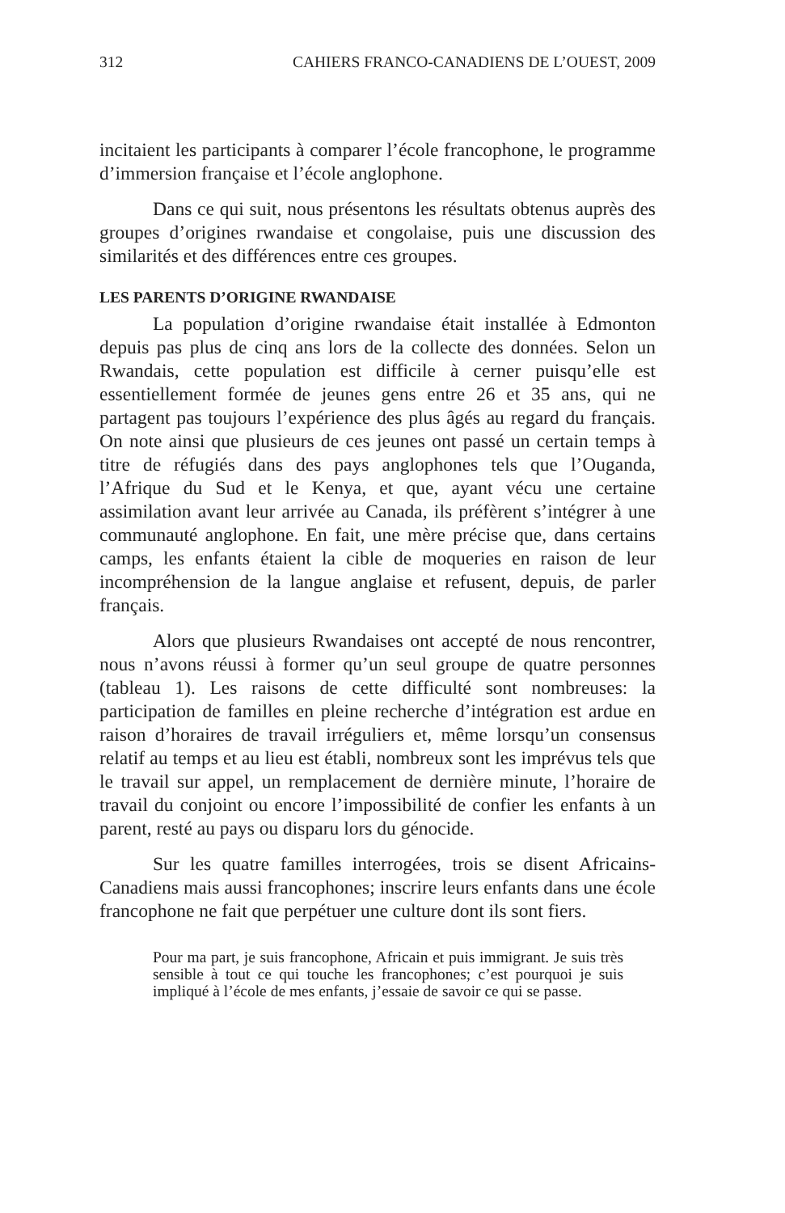312 CAHIERS FRANCO-CANADIENS DE L’OUEST, 2009
incitaient les participants à comparer l’école francophone, le programme d’immersion française et l’école anglophone.
Dans ce qui suit, nous présentons les résultats obtenus auprès des groupes d’origines rwandaise et congolaise, puis une discussion des similarités et des différences entre ces groupes.
LES PARENTS D’ORIGINE RWANDAISE
La population d’origine rwandaise était installée à Edmonton depuis pas plus de cinq ans lors de la collecte des données. Selon un Rwandais, cette population est difficile à cerner puisqu’elle est essentiellement formée de jeunes gens entre 26 et 35 ans, qui ne partagent pas toujours l’expérience des plus âgés au regard du français. On note ainsi que plusieurs de ces jeunes ont passé un certain temps à titre de réfugiés dans des pays anglophones tels que l’Ouganda, l’Afrique du Sud et le Kenya, et que, ayant vécu une certaine assimilation avant leur arrivée au Canada, ils préfèrent s’intégrer à une communauté anglophone. En fait, une mère précise que, dans certains camps, les enfants étaient la cible de moqueries en raison de leur incompréhension de la langue anglaise et refusent, depuis, de parler français.
Alors que plusieurs Rwandaises ont accepté de nous rencontrer, nous n’avons réussi à former qu’un seul groupe de quatre personnes (tableau 1). Les raisons de cette difficulté sont nombreuses: la participation de familles en pleine recherche d’intégration est ardue en raison d’horaires de travail irréguliers et, même lorsqu’un consensus relatif au temps et au lieu est établi, nombreux sont les imprévus tels que le travail sur appel, un remplacement de dernière minute, l’horaire de travail du conjoint ou encore l’impossibilité de confier les enfants à un parent, resté au pays ou disparu lors du génocide.
Sur les quatre familles interrogées, trois se disent Africains-Canadiens mais aussi francophones; inscrire leurs enfants dans une école francophone ne fait que perpétuer une culture dont ils sont fiers.
Pour ma part, je suis francophone, Africain et puis immigrant. Je suis très sensible à tout ce qui touche les francophones; c’est pourquoi je suis impliqué à l’école de mes enfants, j’essaie de savoir ce qui se passe.